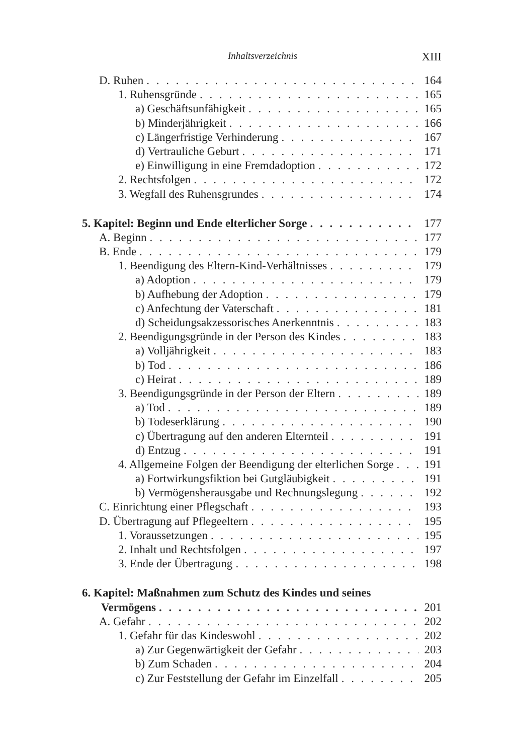Inhaltsverzeichnis XIII
D. Ruhen 164
1. Ruhensgründe 165
a) Geschäftsunfähigkeit 165
b) Minderjährigkeit 166
c) Längerfristige Verhinderung 167
d) Vertrauliche Geburt 171
e) Einwilligung in eine Fremdadoption 172
2. Rechtsfolgen 172
3. Wegfall des Ruhensgrundes 174
5. Kapitel: Beginn und Ende elterlicher Sorge 177
A. Beginn 177
B. Ende 179
1. Beendigung des Eltern-Kind-Verhältnisses 179
a) Adoption 179
b) Aufhebung der Adoption 179
c) Anfechtung der Vaterschaft 181
d) Scheidungsakzessorisches Anerkenntnis 183
2. Beendigungsgründe in der Person des Kindes 183
a) Volljährigkeit 183
b) Tod 186
c) Heirat 189
3. Beendigungsgründe in der Person der Eltern 189
a) Tod 189
b) Todeserklärung 190
c) Übertragung auf den anderen Elternteil 191
d) Entzug 191
4. Allgemeine Folgen der Beendigung der elterlichen Sorge 191
a) Fortwirkungsfiktion bei Gutgläubigkeit 191
b) Vermögensherausgabe und Rechnungslegung 192
C. Einrichtung einer Pflegschaft 193
D. Übertragung auf Pflegeeltern 195
1. Voraussetzungen 195
2. Inhalt und Rechtsfolgen 197
3. Ende der Übertragung 198
6. Kapitel: Maßnahmen zum Schutz des Kindes und seines
Vermögens 201
A. Gefahr 202
1. Gefahr für das Kindeswohl 202
a) Zur Gegenwärtigkeit der Gefahr 203
b) Zum Schaden 204
c) Zur Feststellung der Gefahr im Einzelfall 205